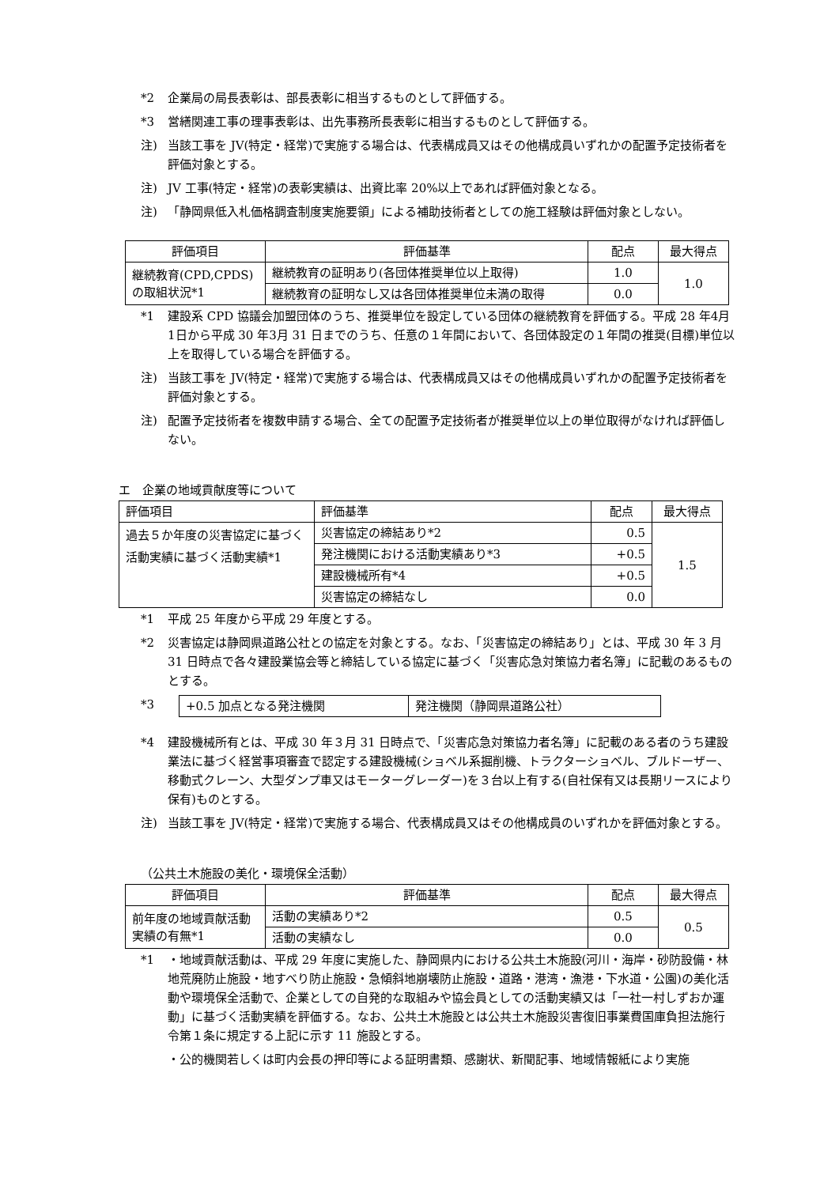*2 企業局の局長表彰は、部長表彰に相当するものとして評価する。
*3 営繕関連工事の理事表彰は、出先事務所長表彰に相当するものとして評価する。
注) 当該工事を JV(特定・経常)で実施する場合は、代表構成員又はその他構成員いずれかの配置予定技術者を評価対象とする。
注) JV 工事(特定・経常)の表彰実績は、出資比率 20%以上であれば評価対象となる。
注) 「静岡県低入札価格調査制度実施要領」による補助技術者としての施工経験は評価対象としない。
| 評価項目 | 評価基準 | 配点 | 最大得点 |
| --- | --- | --- | --- |
| 継続教育(CPD,CPDS)の取組状況*1 | 継続教育の証明あり(各団体推奨単位以上取得) | 1.0 | 1.0 |
| | 継続教育の証明なし又は各団体推奨単位未満の取得 | 0.0 | |
*1 建設系 CPD 協議会加盟団体のうち、推奨単位を設定している団体の継続教育を評価する。平成 28 年4月1日から平成 30 年3月 31 日までのうち、任意の１年間において、各団体設定の１年間の推奨(目標)単位以上を取得している場合を評価する。
注) 当該工事を JV(特定・経常)で実施する場合は、代表構成員又はその他構成員いずれかの配置予定技術者を評価対象とする。
注) 配置予定技術者を複数申請する場合、全ての配置予定技術者が推奨単位以上の単位取得がなければ評価しない。
エ　企業の地域貢献度等について
| 評価項目 | 評価基準 | 配点 | 最大得点 |
| 過去５か年度の災害協定に基づく活動実績に基づく活動実績*1 | 災害協定の締結あり*2 | 0.5 | 1.5 |
| | 発注機関における活動実績あり*3 | +0.5 | |
| | 建設機械所有*4 | +0.5 | |
| | 災害協定の締結なし | 0.0 | |
*1 平成 25 年度から平成 29 年度とする。
*2 災害協定は静岡県道路公社との協定を対象とする。なお、「災害協定の締結あり」とは、平成 30 年 3 月 31 日時点で各々建設業協会等と締結している協定に基づく「災害応急対策協力者名簿」に記載のあるものとする。
*3
| +0.5 加点となる発注機関 | 発注機関（静岡県道路公社） |
*4 建設機械所有とは、平成 30 年３月 31 日時点で、「災害応急対策協力者名簿」に記載のある者のうち建設業法に基づく経営事項審査で認定する建設機械(ショベル系掘削機、トラクターショベル、ブルドーザー、移動式クレーン、大型ダンプ車又はモーターグレーダー)を３台以上有する(自社保有又は長期リースにより保有)ものとする。
注) 当該工事を JV(特定・経常)で実施する場合、代表構成員又はその他構成員のいずれかを評価対象とする。
（公共土木施設の美化・環境保全活動）
| 評価項目 | 評価基準 | 配点 | 最大得点 |
| --- | --- | --- | --- |
| 前年度の地域貢献活動実績の有無*1 | 活動の実績あり*2 | 0.5 | 0.5 |
| | 活動の実績なし | 0.0 | |
*1 ・地域貢献活動は、平成 29 年度に実施した、静岡県内における公共土木施設(河川・海岸・砂防設備・林地荒廃防止施設・地すべり防止施設・急傾斜地崩壊防止施設・道路・港湾・漁港・下水道・公園)の美化活動や環境保全活動で、企業としての自発的な取組みや協会員としての活動実績又は「一社一村しずおか運動」に基づく活動実績を評価する。なお、公共土木施設とは公共土木施設災害復旧事業費国庫負担法施行令第１条に規定する上記に示す 11 施設とする。
・公的機関若しくは町内会長の押印等による証明書類、感謝状、新聞記事、地域情報紙により実施